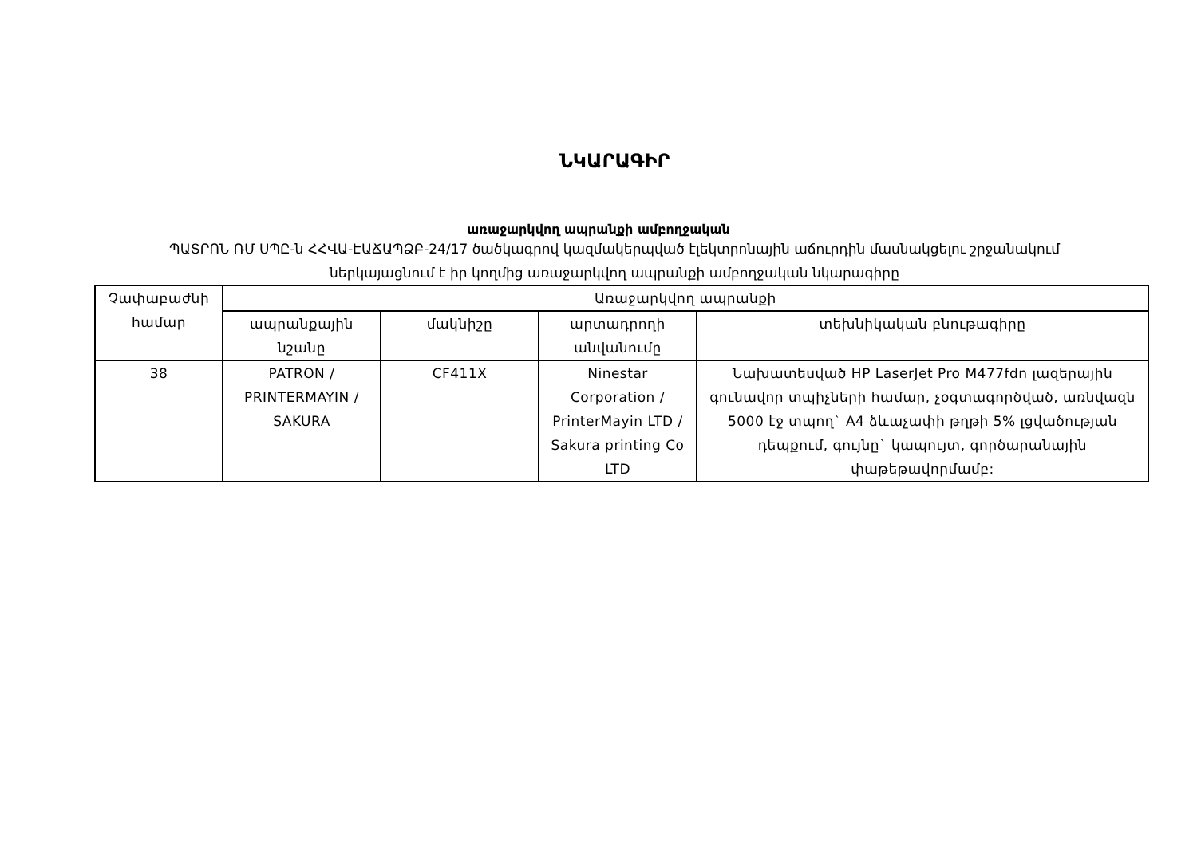ՆԿԱՐԱԳԻՐ
առաջարկվող ապրանքի ամբողջական
ՊԱՏՐՈՆ ՌՄ ՍՊԸ-ն ՀՀՎԱ-ԷԱՃԱՊՁԲ-24/17 ծածկագրով կազմակերպված էլեկտրոնային աճուրդին մասնակցելու շրջանակում
ներկայացնում է իր կողմից առաջարկվող ապրանքի ամբողջական նկարագիրը
| Չափաբաժնի համար | Առաջարկվող ապրանքի | | | |
| --- | --- | --- | --- | --- |
| | ապրանքային նշանը | մակնիշը | արտադրողի անվանումը | տեխնիկական բնութագիրը |
| 38 | PATRON / PRINTERMAYIN / SAKURA | CF411X | Ninestar Corporation / PrinterMayin LTD / Sakura printing Co LTD | Նախատեսված HP LaserJet Pro M477fdn լազերային գունավոր տպիչների համար, չօգտագործված, առնվազն 5000 էջ տպող` A4 ձևաչափի թղթի 5% լցվածության դեպքում, գույնը` կապույտ, գործարանային փաթեթավորմամբ: |